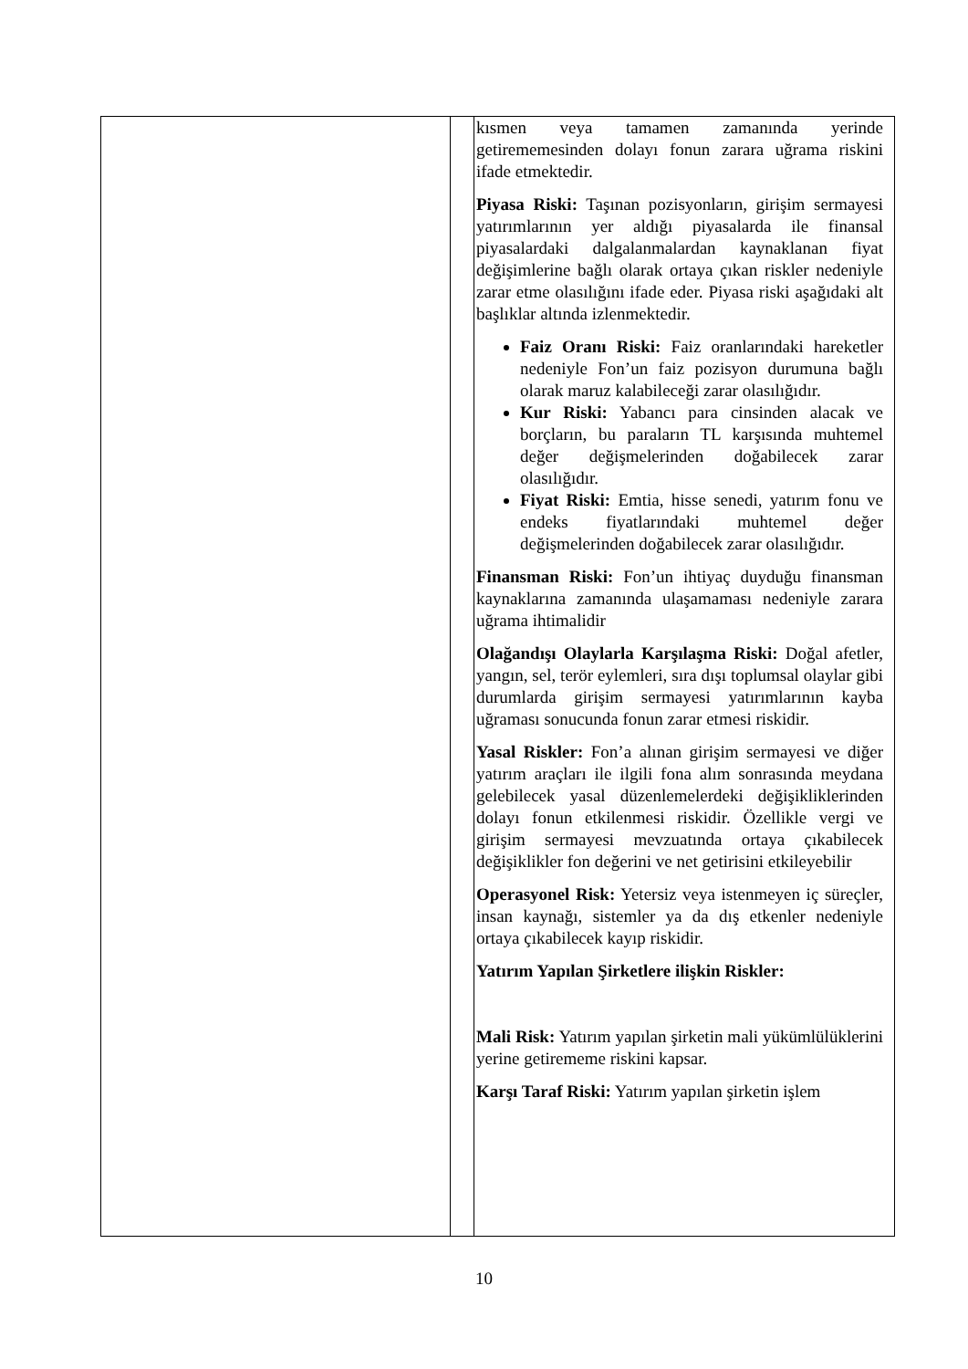| | | kısmen veya tamamen zamanında yerinde getirememesinden dolayı fonun zarara uğrama riskini ifade etmektedir. Piyasa Riski: Taşınan pozisyonların, girişim sermayesi yatırımlarının yer aldığı piyasalarda ile finansal piyasalardaki dalgalanmalardan kaynaklanan fiyat değişimlerine bağlı olarak ortaya çıkan riskler nedeniyle zarar etme olasılığını ifade eder. Piyasa riski aşağıdaki alt başlıklar altında izlenmektedir. Faiz Oranı Riski: Faiz oranlarındaki hareketler nedeniyle Fon’un faiz pozisyon durumuna bağlı olarak maruz kalabileceği zarar olasılığıdır. Kur Riski: Yabancı para cinsinden alacak ve borçların, bu paraların TL karşısında muhtemel değer değişmelerinden doğabilecek zarar olasılığıdır. Fiyat Riski: Emtia, hisse senedi, yatırım fonu ve endeks fiyatlarındaki muhtemel değer değişmelerinden doğabilecek zarar olasılığıdır. Finansman Riski: Fon’un ihtiyaç duyduğu finansman kaynaklarına zamanında ulaşamaması nedeniyle zarara uğrama ihtimalidir Olağandışı Olaylarla Karşılaşma Riski: Doğal afetler, yangın, sel, terör eylemleri, sıra dışı toplumsal olaylar gibi durumlarda girişim sermayesi yatırımlarının kayba uğraması sonucunda fonun zarar etmesi riskidir. Yasal Riskler: Fon’a alınan girişim sermayesi ve diğer yatırım araçları ile ilgili fona alım sonrasında meydana gelebilecek yasal düzenlemelerdeki değişikliklerinden dolayı fonun etkilenmesi riskidir. Özellikle vergi ve girişim sermayesi mevzuatında ortaya çıkabilecek değişiklikler fon değerini ve net getirisini etkileyebilir Operasyonel Risk: Yetersiz veya istenmeyen iç süreçler, insan kaynağı, sistemler ya da dış etkenler nedeniyle ortaya çıkabilecek kayıp riskidir. Yatırım Yapılan Şirketlere ilişkin Riskler: Mali Risk: Yatırım yapılan şirketin mali yükümlülüklerini yerine getirememe riskini kapsar. Karşı Taraf Riski: Yatırım yapılan şirketin işlem |
10